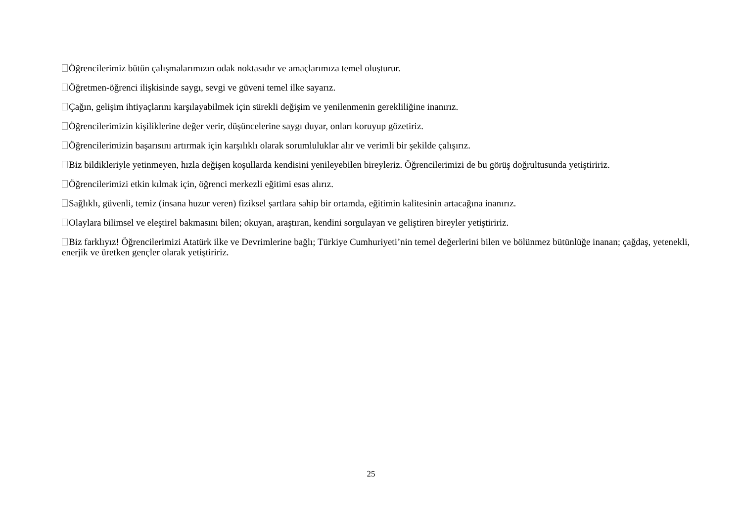Öğrencilerimiz bütün çalışmalarımızın odak noktasıdır ve amaçlarımıza temel oluşturur.
Öğretmen-öğrenci ilişkisinde saygı, sevgi ve güveni temel ilke sayarız.
Çağın, gelişim ihtiyaçlarını karşılayabilmek için sürekli değişim ve yenilenmenin gerekliliğine inanırız.
Öğrencilerimizin kişiliklerine değer verir, düşüncelerine saygı duyar, onları koruyup gözetiriz.
Öğrencilerimizin başarısını artırmak için karşılıklı olarak sorumluluklar alır ve verimli bir şekilde çalışırız.
Biz bildikleriyle yetinmeyen, hızla değişen koşullarda kendisini yenileyebilen bireyleriz. Öğrencilerimizi de bu görüş doğrultusunda yetiştiririz.
Öğrencilerimizi etkin kılmak için, öğrenci merkezli eğitimi esas alırız.
Sağlıklı, güvenli, temiz (insana huzur veren) fiziksel şartlara sahip bir ortamda, eğitimin kalitesinin artacağına inanırız.
Olaylara bilimsel ve eleştirel bakmasını bilen; okuyan, araştıran, kendini sorgulayan ve geliştiren bireyler yetiştiririz.
Biz farklıyız! Öğrencilerimizi Atatürk ilke ve Devrimlerine bağlı; Türkiye Cumhuriyeti’nin temel değerlerini bilen ve bölünmez bütünlüğe inanan; çağdaş, yetenekli, enerjik ve üretken gençler olarak yetiştiririz.
25